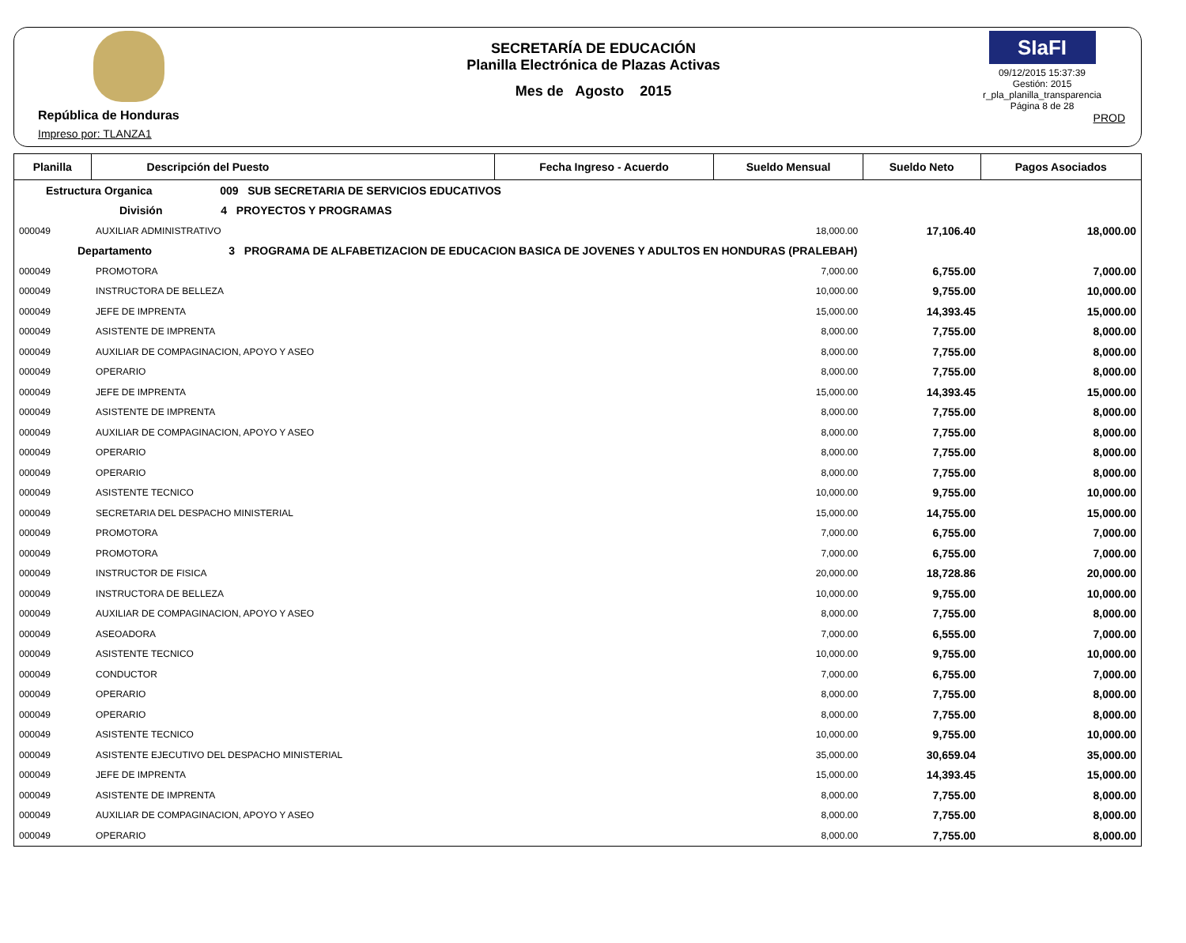República de Honduras
Impreso por: TLANZA1
SECRETARÍA DE EDUCACIÓN
Planilla Electrónica de Plazas Activas
Mes de Agosto 2015
SIaFI
09/12/2015 15:37:39
Gestión: 2015
r_pla_planilla_transparencia
Página 8 de 28
PROD
| Planilla | Descripción del Puesto | Fecha Ingreso - Acuerdo | Sueldo Mensual | Sueldo Neto | Pagos Asociados |
| --- | --- | --- | --- | --- | --- |
| Estructura Organica 009 SUB SECRETARIA DE SERVICIOS EDUCATIVOS | | | | | |
| División 4 PROYECTOS Y PROGRAMAS | | | | | |
| 000049 | AUXILIAR ADMINISTRATIVO | | 18,000.00 | 17,106.40 | 18,000.00 |
| Departamento 3 PROGRAMA DE ALFABETIZACION DE EDUCACION BASICA DE JOVENES Y ADULTOS EN HONDURAS (PRALEBAH) | | | | | |
| 000049 | PROMOTORA | | 7,000.00 | 6,755.00 | 7,000.00 |
| 000049 | INSTRUCTORA DE BELLEZA | | 10,000.00 | 9,755.00 | 10,000.00 |
| 000049 | JEFE DE IMPRENTA | | 15,000.00 | 14,393.45 | 15,000.00 |
| 000049 | ASISTENTE DE IMPRENTA | | 8,000.00 | 7,755.00 | 8,000.00 |
| 000049 | AUXILIAR DE COMPAGINACION, APOYO Y ASEO | | 8,000.00 | 7,755.00 | 8,000.00 |
| 000049 | OPERARIO | | 8,000.00 | 7,755.00 | 8,000.00 |
| 000049 | JEFE DE IMPRENTA | | 15,000.00 | 14,393.45 | 15,000.00 |
| 000049 | ASISTENTE DE IMPRENTA | | 8,000.00 | 7,755.00 | 8,000.00 |
| 000049 | AUXILIAR DE COMPAGINACION, APOYO Y ASEO | | 8,000.00 | 7,755.00 | 8,000.00 |
| 000049 | OPERARIO | | 8,000.00 | 7,755.00 | 8,000.00 |
| 000049 | OPERARIO | | 8,000.00 | 7,755.00 | 8,000.00 |
| 000049 | ASISTENTE TECNICO | | 10,000.00 | 9,755.00 | 10,000.00 |
| 000049 | SECRETARIA DEL DESPACHO MINISTERIAL | | 15,000.00 | 14,755.00 | 15,000.00 |
| 000049 | PROMOTORA | | 7,000.00 | 6,755.00 | 7,000.00 |
| 000049 | PROMOTORA | | 7,000.00 | 6,755.00 | 7,000.00 |
| 000049 | INSTRUCTOR DE FISICA | | 20,000.00 | 18,728.86 | 20,000.00 |
| 000049 | INSTRUCTORA DE BELLEZA | | 10,000.00 | 9,755.00 | 10,000.00 |
| 000049 | AUXILIAR DE COMPAGINACION, APOYO Y ASEO | | 8,000.00 | 7,755.00 | 8,000.00 |
| 000049 | ASEOADORA | | 7,000.00 | 6,555.00 | 7,000.00 |
| 000049 | ASISTENTE TECNICO | | 10,000.00 | 9,755.00 | 10,000.00 |
| 000049 | CONDUCTOR | | 7,000.00 | 6,755.00 | 7,000.00 |
| 000049 | OPERARIO | | 8,000.00 | 7,755.00 | 8,000.00 |
| 000049 | OPERARIO | | 8,000.00 | 7,755.00 | 8,000.00 |
| 000049 | ASISTENTE TECNICO | | 10,000.00 | 9,755.00 | 10,000.00 |
| 000049 | ASISTENTE EJECUTIVO DEL DESPACHO MINISTERIAL | | 35,000.00 | 30,659.04 | 35,000.00 |
| 000049 | JEFE DE IMPRENTA | | 15,000.00 | 14,393.45 | 15,000.00 |
| 000049 | ASISTENTE DE IMPRENTA | | 8,000.00 | 7,755.00 | 8,000.00 |
| 000049 | AUXILIAR DE COMPAGINACION, APOYO Y ASEO | | 8,000.00 | 7,755.00 | 8,000.00 |
| 000049 | OPERARIO | | 8,000.00 | 7,755.00 | 8,000.00 |